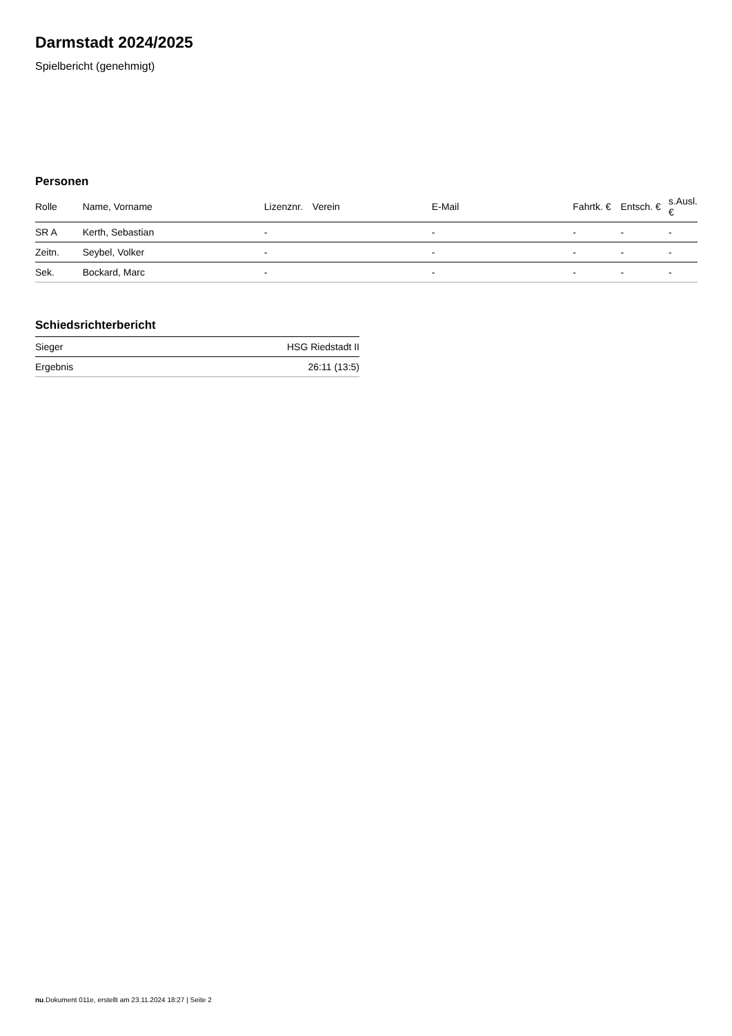Darmstadt 2024/2025
Spielbericht (genehmigt)
Personen
| Rolle | Name, Vorname | Lizenznr. | Verein | E-Mail | Fahrtk. € | Entsch. € | s.Ausl. € |
| --- | --- | --- | --- | --- | --- | --- | --- |
| SR A | Kerth, Sebastian | - | | - | - | - | - |
| Zeitn. | Seybel, Volker | - | | - | - | - | - |
| Sek. | Bockard, Marc | - | | - | - | - | - |
Schiedsrichterbericht
| Sieger | HSG Riedstadt II |
| Ergebnis | 26:11 (13:5) |
nu.Dokument 011e, erstellt am 23.11.2024 18:27 | Seite 2